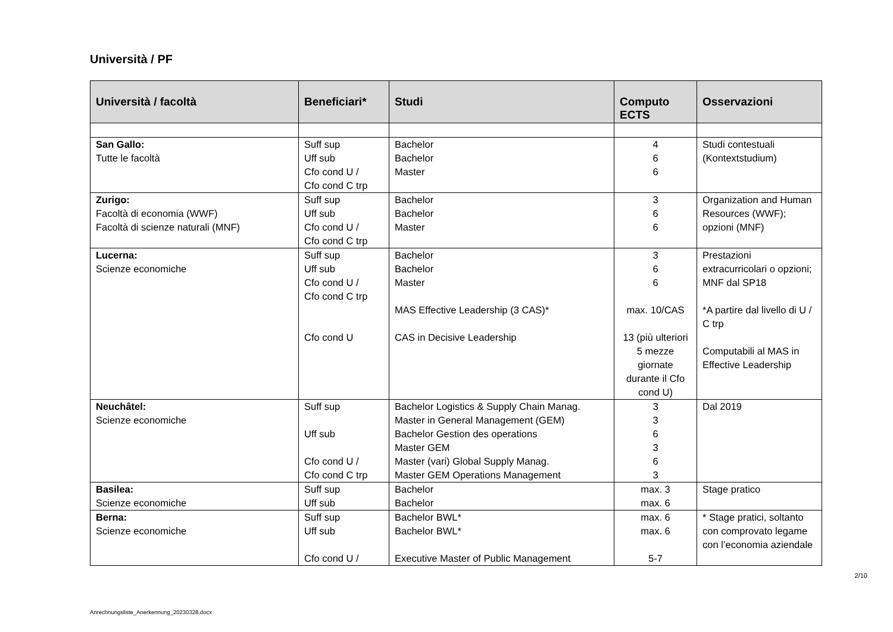Università / PF
| Università / facoltà | Beneficiari* | Studi | Computo ECTS | Osservazioni |
| --- | --- | --- | --- | --- |
| San Gallo: Tutte le facoltà | Suff sup Uff sub Cfo cond U / Cfo cond C trp | Bachelor Bachelor Master | 4 6 6 | Studi contestuali (Kontextstudium) |
| Zurigo: Facoltà di economia (WWF) Facoltà di scienze naturali (MNF) | Suff sup Uff sub Cfo cond U / Cfo cond C trp | Bachelor Bachelor Master | 3 6 6 | Organization and Human Resources (WWF); opzioni (MNF) |
| Lucerna: Scienze economiche | Suff sup Uff sub Cfo cond U / Cfo cond C trp Cfo cond U | Bachelor Bachelor Master MAS Effective Leadership (3 CAS)* CAS in Decisive Leadership | 3 6 6 max. 10/CAS 13 (più ulteriori 5 mezze giornate durante il Cfo cond U) | Prestazioni extracurricolari o opzioni; MNF dal SP18 *A partire dal livello di U / C trp Computabili al MAS in Effective Leadership |
| Neuchâtel: Scienze economiche | Suff sup Uff sub Cfo cond U / Cfo cond C trp | Bachelor Logistics & Supply Chain Manag. Master in General Management (GEM) Bachelor Gestion des operations Master GEM Master (vari) Global Supply Manag. Master GEM Operations Management | 3 3 6 3 6 3 | Dal 2019 |
| Basilea: Scienze economiche | Suff sup Uff sub | Bachelor Bachelor | max. 3 max. 6 | Stage pratico |
| Berna: Scienze economiche | Suff sup Uff sub Cfo cond U / | Bachelor BWL* Bachelor BWL* Executive Master of Public Management | max. 6 max. 6 5-7 | * Stage pratici, soltanto con comprovato legame con l’economia aziendale |
2/10
Anrechnungsliste_Anerkennung_20230328.docx